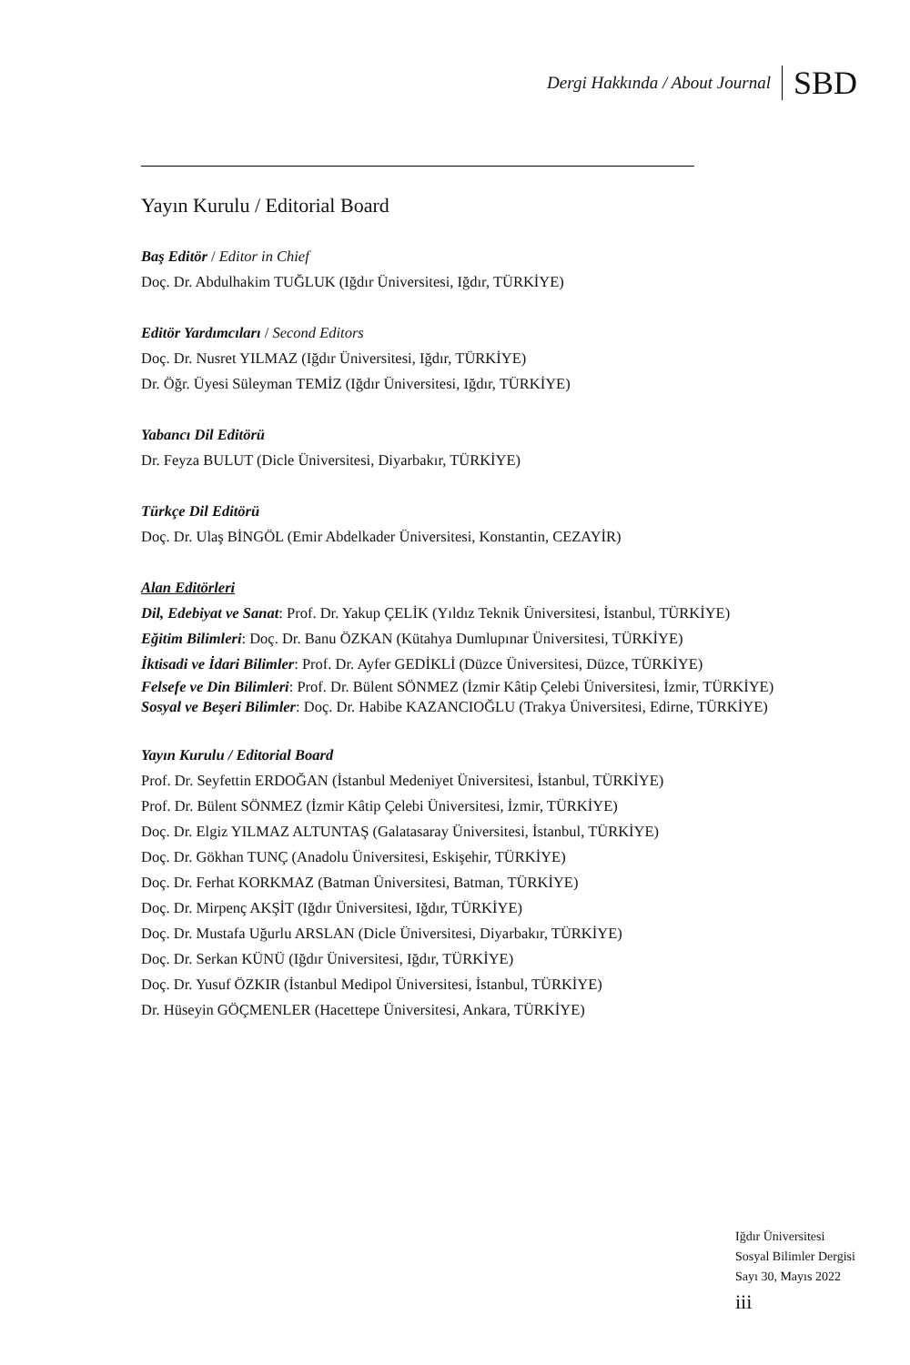Dergi Hakkında / About Journal SBD
Yayın Kurulu / Editorial Board
Baş Editör / Editor in Chief
Doç. Dr. Abdulhakim TUĞLUK (Iğdır Üniversitesi, Iğdır, TÜRKİYE)
Editör Yardımcıları / Second Editors
Doç. Dr. Nusret YILMAZ (Iğdır Üniversitesi, Iğdır, TÜRKİYE)
Dr. Öğr. Üyesi Süleyman TEMİZ (Iğdır Üniversitesi, Iğdır, TÜRKİYE)
Yabancı Dil Editörü
Dr. Feyza BULUT (Dicle Üniversitesi, Diyarbakır, TÜRKİYE)
Türkçe Dil Editörü
Doç. Dr. Ulaş BİNGÖL (Emir Abdelkader Üniversitesi, Konstantin, CEZAYİR)
Alan Editörleri
Dil, Edebiyat ve Sanat: Prof. Dr. Yakup ÇELİK (Yıldız Teknik Üniversitesi, İstanbul, TÜRKİYE)
Eğitim Bilimleri: Doç. Dr. Banu ÖZKAN (Kütahya Dumlupınar Üniversitesi, TÜRKİYE)
İktisadi ve İdari Bilimler: Prof. Dr. Ayfer GEDİKLİ (Düzce Üniversitesi, Düzce, TÜRKİYE)
Felsefe ve Din Bilimleri: Prof. Dr. Bülent SÖNMEZ (İzmir Kâtip Çelebi Üniversitesi, İzmir, TÜRKİYE)
Sosyal ve Beşeri Bilimler: Doç. Dr. Habibe KAZANCIOĞLU (Trakya Üniversitesi, Edirne, TÜRKİYE)
Yayın Kurulu / Editorial Board
Prof. Dr. Seyfettin ERDOĞAN (İstanbul Medeniyet Üniversitesi, İstanbul, TÜRKİYE)
Prof. Dr. Bülent SÖNMEZ (İzmir Kâtip Çelebi Üniversitesi, İzmir, TÜRKİYE)
Doç. Dr. Elgiz YILMAZ ALTUNTAŞ (Galatasaray Üniversitesi, İstanbul, TÜRKİYE)
Doç. Dr. Gökhan TUNÇ (Anadolu Üniversitesi, Eskişehir, TÜRKİYE)
Doç. Dr. Ferhat KORKMAZ (Batman Üniversitesi, Batman, TÜRKİYE)
Doç. Dr. Mirpenç AKŞİT (Iğdır Üniversitesi, Iğdır, TÜRKİYE)
Doç. Dr. Mustafa Uğurlu ARSLAN (Dicle Üniversitesi, Diyarbakır, TÜRKİYE)
Doç. Dr. Serkan KÜNÜ (Iğdır Üniversitesi, Iğdır, TÜRKİYE)
Doç. Dr. Yusuf ÖZKIR (İstanbul Medipol Üniversitesi, İstanbul, TÜRKİYE)
Dr. Hüseyin GÖÇMENLER (Hacettepe Üniversitesi, Ankara, TÜRKİYE)
Iğdır Üniversitesi
Sosyal Bilimler Dergisi
Sayı 30, Mayıs 2022
iii